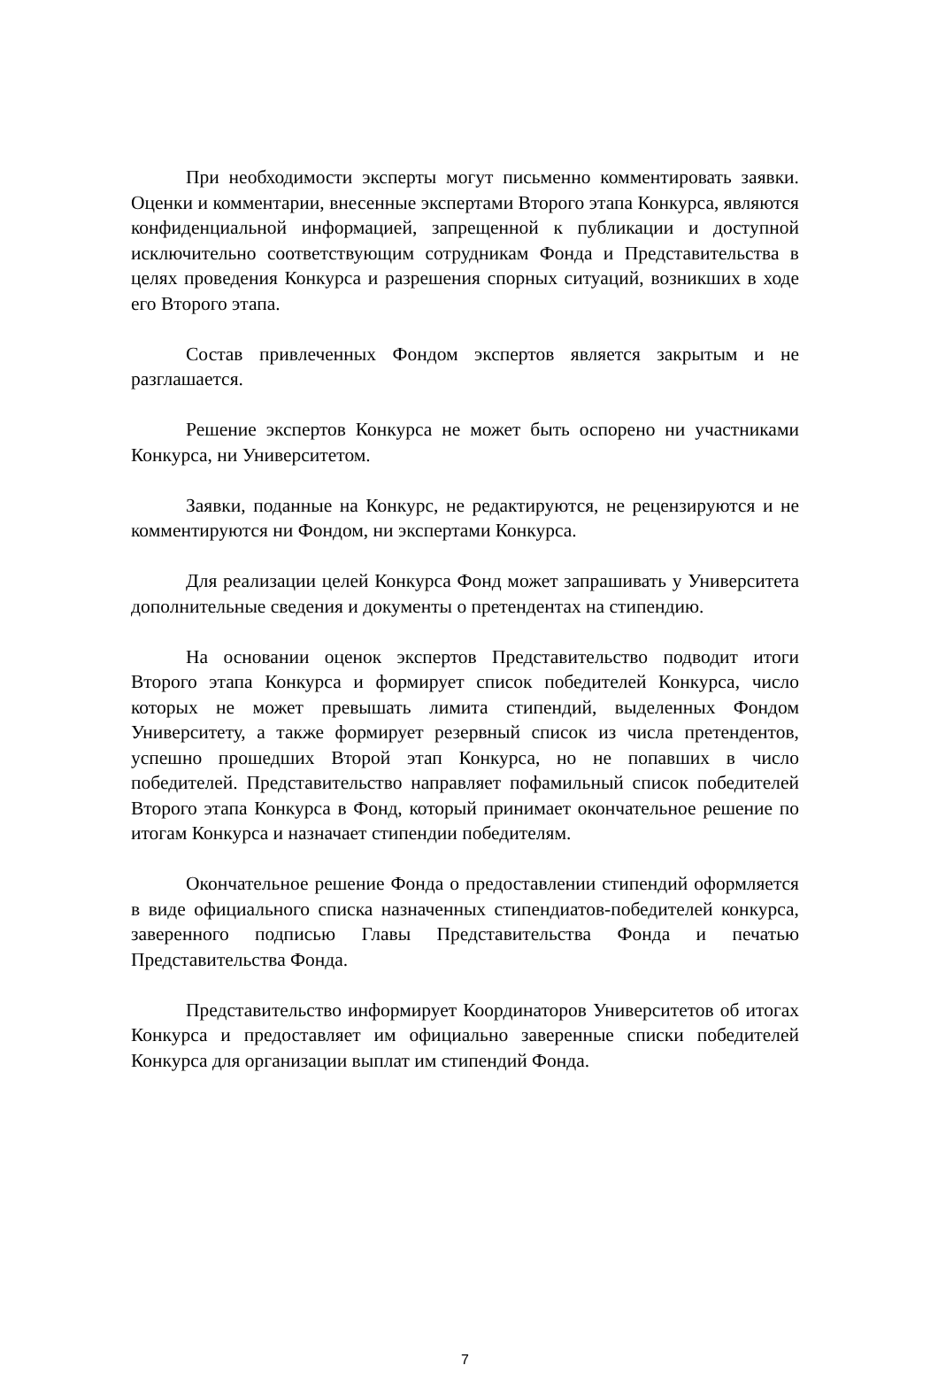При необходимости эксперты могут письменно комментировать заявки. Оценки и комментарии, внесенные экспертами Второго этапа Конкурса, являются конфиденциальной информацией, запрещенной к публикации и доступной исключительно соответствующим сотрудникам Фонда и Представительства в целях проведения Конкурса и разрешения спорных ситуаций, возникших в ходе его Второго этапа.
Состав привлеченных Фондом экспертов является закрытым и не разглашается.
Решение экспертов Конкурса не может быть оспорено ни участниками Конкурса, ни Университетом.
Заявки, поданные на Конкурс, не редактируются, не рецензируются и не комментируются ни Фондом, ни экспертами Конкурса.
Для реализации целей Конкурса Фонд может запрашивать у Университета дополнительные сведения и документы о претендентах на стипендию.
На основании оценок экспертов Представительство подводит итоги Второго этапа Конкурса и формирует список победителей Конкурса, число которых не может превышать лимита стипендий, выделенных Фондом Университету, а также формирует резервный список из числа претендентов, успешно прошедших Второй этап Конкурса, но не попавших в число победителей. Представительство направляет пофамильный список победителей Второго этапа Конкурса в Фонд, который принимает окончательное решение по итогам Конкурса и назначает стипендии победителям.
Окончательное решение Фонда о предоставлении стипендий оформляется в виде официального списка назначенных стипендиатов-победителей конкурса, заверенного подписью Главы Представительства Фонда и печатью Представительства Фонда.
Представительство информирует Координаторов Университетов об итогах Конкурса и предоставляет им официально заверенные списки победителей Конкурса для организации выплат им стипендий Фонда.
7